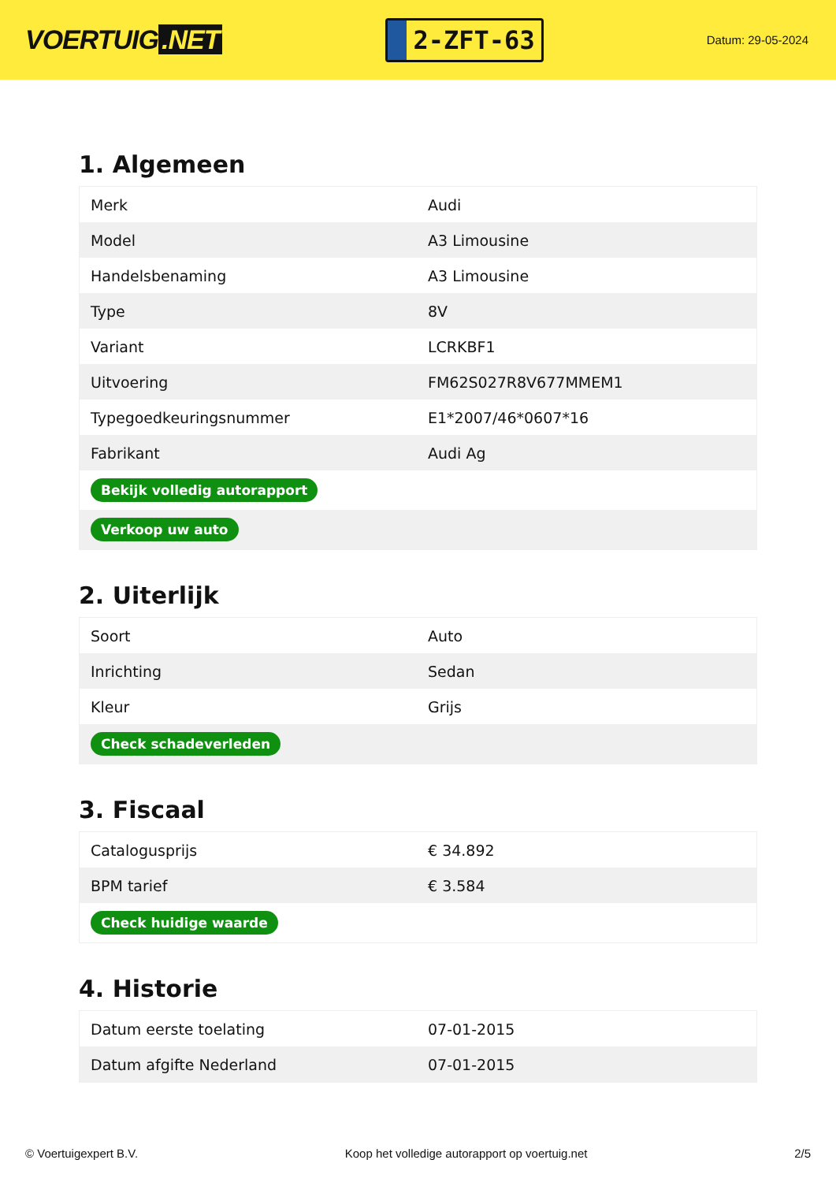VOERTUIG.NET
2-ZFT-63
Datum: 29-05-2024
1. Algemeen
| Merk | Audi |
| Model | A3 Limousine |
| Handelsbenaming | A3 Limousine |
| Type | 8V |
| Variant | LCRKBF1 |
| Uitvoering | FM62S027R8V677MMEM1 |
| Typegoedkeuringsnummer | E1*2007/46*0607*16 |
| Fabrikant | Audi Ag |
| Bekijk volledig autorapport | |
| Verkoop uw auto | |
2. Uiterlijk
| Soort | Auto |
| Inrichting | Sedan |
| Kleur | Grijs |
| Check schadeverleden | |
3. Fiscaal
| Catalogusprijs | € 34.892 |
| BPM tarief | € 3.584 |
| Check huidige waarde | |
4. Historie
| Datum eerste toelating | 07-01-2015 |
| Datum afgifte Nederland | 07-01-2015 |
© Voertuigexpert B.V. Koop het volledige autorapport op voertuig.net 2/5